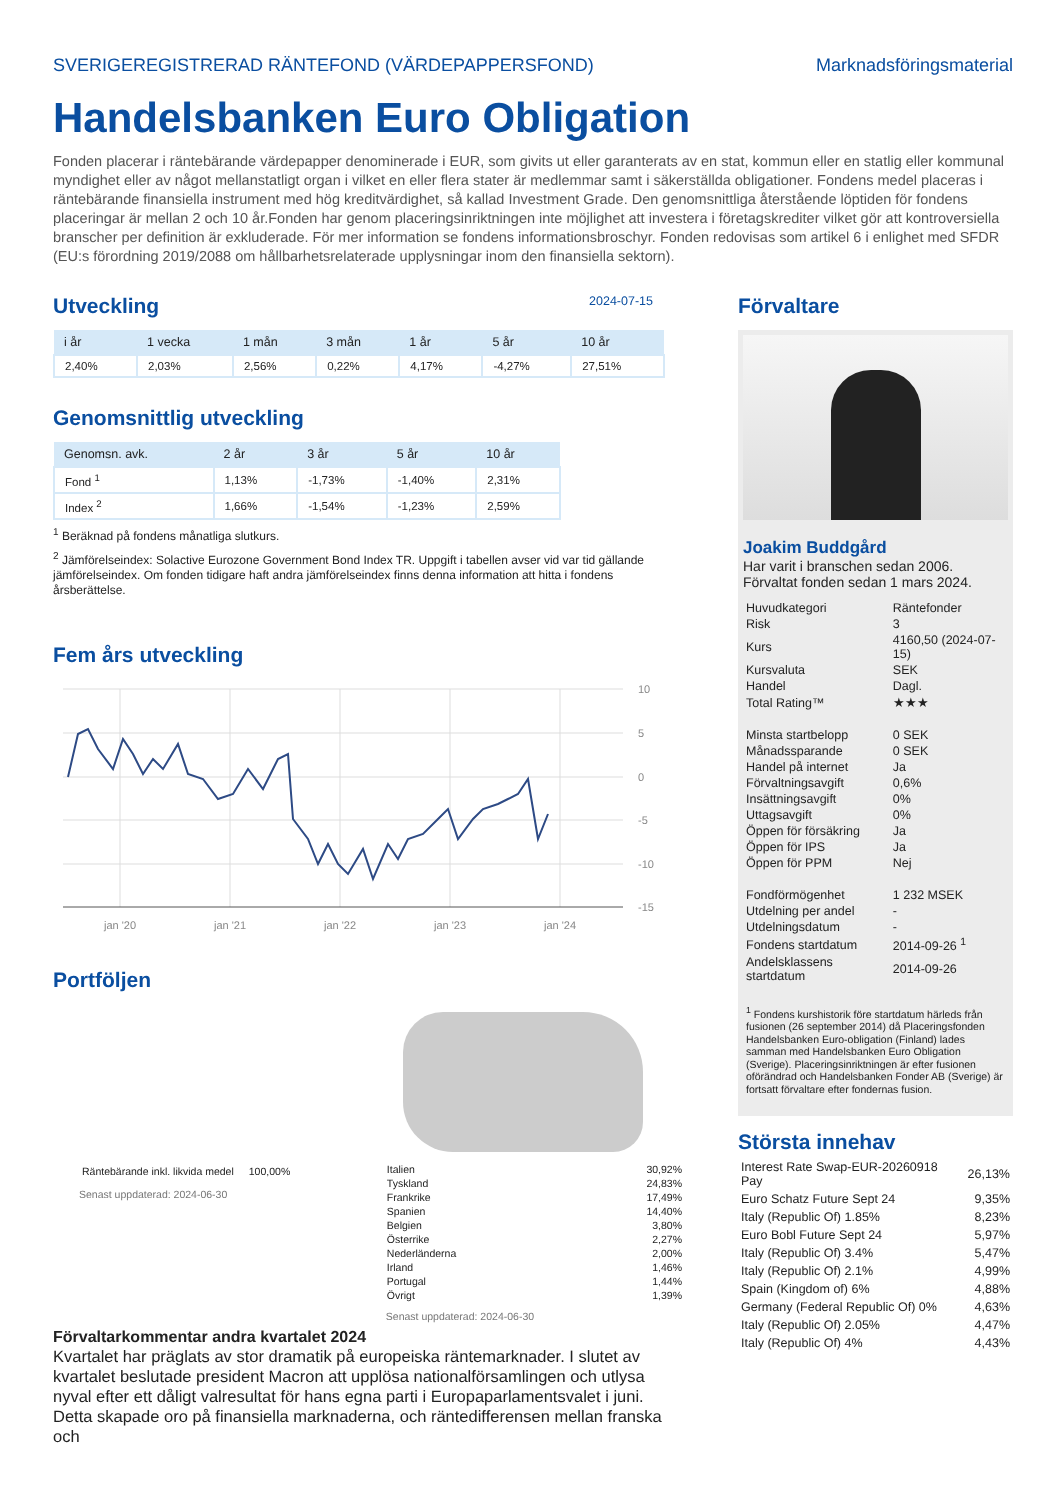SVERIGEREGISTRERAD RÄNTEFOND (VÄRDEPAPPERSFOND) Marknadsföringsmaterial
Handelsbanken Euro Obligation
Fonden placerar i räntebärande värdepapper denominerade i EUR, som givits ut eller garanterats av en stat, kommun eller en statlig eller kommunal myndighet eller av något mellanstatligt organ i vilket en eller flera stater är medlemmar samt i säkerställda obligationer. Fondens medel placeras i räntebärande finansiella instrument med hög kreditvärdighet, så kallad Investment Grade. Den genomsnittliga återstående löptiden för fondens placeringar är mellan 2 och 10 år.Fonden har genom placeringsinriktningen inte möjlighet att investera i företagskrediter vilket gör att kontroversiella branscher per definition är exkluderade. För mer information se fondens informationsbroschyr. Fonden redovisas som artikel 6 i enlighet med SFDR (EU:s förordning 2019/2088 om hållbarhetsrelaterade upplysningar inom den finansiella sektorn).
Utveckling
2024-07-15
| i år | 1 vecka | 1 mån | 3 mån | 1 år | 5 år | 10 år |
| --- | --- | --- | --- | --- | --- | --- |
| 2,40% | 2,03% | 2,56% | 0,22% | 4,17% | -4,27% | 27,51% |
Genomsnittlig utveckling
| Genomsn. avk. | 2 år | 3 år | 5 år | 10 år |
| --- | --- | --- | --- | --- |
| Fond <sup>1</sup> | 1,13% | -1,73% | -1,40% | 2,31% |
| Index <sup>2</sup> | 1,66% | -1,54% | -1,23% | 2,59% |
<sup>1</sup> Beräknad på fondens månatliga slutkurs.
<sup>2</sup> Jämförelseindex: Solactive Eurozone Government Bond Index TR. Uppgift i tabellen avser vid var tid gällande jämförelseindex. Om fonden tidigare haft andra jämförelseindex finns denna information att hitta i fondens årsberättelse.
Fem års utveckling
10
5
0
-5
-10
-15
jan '20
jan '21
jan '22
jan '23
jan '24
Portföljen
| Räntebärande inkl. likvida medel | 100,00% |
Senast uppdaterad: 2024-06-30
| Italien | 30,92% |
| Tyskland | 24,83% |
| Frankrike | 17,49% |
| Spanien | 14,40% |
| Belgien | 3,80% |
| Österrike | 2,27% |
| Nederländerna | 2,00% |
| Irland | 1,46% |
| Portugal | 1,44% |
| Övrigt | 1,39% |
Senast uppdaterad: 2024-06-30
Förvaltarkommentar andra kvartalet 2024
Kvartalet har präglats av stor dramatik på europeiska räntemarknader. I slutet av kvartalet beslutade president Macron att upplösa nationalförsamlingen och utlysa nyval efter ett dåligt valresultat för hans egna parti i Europaparlamentsvalet i juni. Detta skapade oro på finansiella marknaderna, och räntedifferensen mellan franska och
Förvaltare
Joakim Buddgård
Har varit i branschen sedan 2006.
Förvaltat fonden sedan 1 mars 2024.
| Huvudkategori | Räntefonder |
| Risk | 3 |
| Kurs | 4160,50 (2024-07-15) |
| Kursvaluta | SEK |
| Handel | Dagl. |
| Total Rating™ | ★★★ |
| Minsta startbelopp | 0 SEK |
| Månadssparande | 0 SEK |
| Handel på internet | Ja |
| Förvaltningsavgift | 0,6% |
| Insättningsavgift | 0% |
| Uttagsavgift | 0% |
| Öppen för försäkring | Ja |
| Öppen för IPS | Ja |
| Öppen för PPM | Nej |
| Fondförmögenhet | 1 232 MSEK |
| Utdelning per andel | - |
| Utdelningsdatum | - |
| Fondens startdatum | 2014-09-26 <sup>1</sup> |
| Andelsklassens startdatum | 2014-09-26 |
<sup>1</sup> Fondens kurshistorik före startdatum härleds från fusionen (26 september 2014) då Placeringsfonden Handelsbanken Euro-obligation (Finland) lades samman med Handelsbanken Euro Obligation (Sverige). Placeringsinriktningen är efter fusionen oförändrad och Handelsbanken Fonder AB (Sverige) är fortsatt förvaltare efter fondernas fusion.
Största innehav
| Interest Rate Swap-EUR-20260918 Pay | 26,13% |
| Euro Schatz Future Sept 24 | 9,35% |
| Italy (Republic Of) 1.85% | 8,23% |
| Euro Bobl Future Sept 24 | 5,97% |
| Italy (Republic Of) 3.4% | 5,47% |
| Italy (Republic Of) 2.1% | 4,99% |
| Spain (Kingdom of) 6% | 4,88% |
| Germany (Federal Republic Of) 0% | 4,63% |
| Italy (Republic Of) 2.05% | 4,47% |
| Italy (Republic Of) 4% | 4,43% |